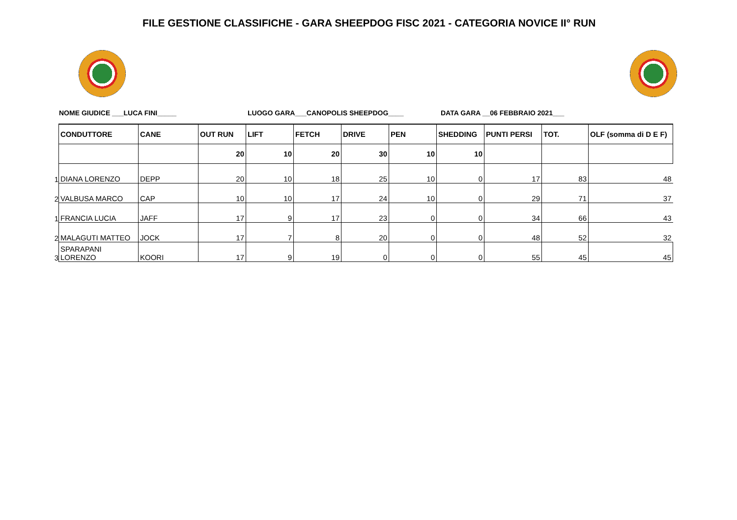FILE GESTIONE CLASSIFICHE - GARA SHEEPDOG FISC 2021 - CATEGORIA NOVICE II° RUN
NOME GIUDICE ___LUCA FINI_____
LUOGO GARA___CANOPOLIS SHEEPDOG____
DATA GARA __06 FEBBRAIO 2021___
| | CONDUTTORE | CANE | OUT RUN | LIFT | FETCH | DRIVE | PEN | SHEDDING | PUNTI PERSI | TOT. | OLF (somma di D E F) |
| --- | --- | --- | --- | --- | --- | --- | --- | --- | --- | --- | --- |
| | | | 20 | 10 | 20 | 30 | 10 | 10 | | | |
| 1 | DIANA LORENZO | DEPP | 20 | 10 | 18 | 25 | 10 | 0 | 17 | 83 | 48 |
| 2 | VALBUSA MARCO | CAP | 10 | 10 | 17 | 24 | 10 | 0 | 29 | 71 | 37 |
| 1 | FRANCIA LUCIA | JAFF | 17 | 9 | 17 | 23 | 0 | 0 | 34 | 66 | 43 |
| 2 | MALAGUTI MATTEO | JOCK | 17 | 7 | 8 | 20 | 0 | 0 | 48 | 52 | 32 |
| 3 | SPARAPANI LORENZO | KOORI | 17 | 9 | 19 | 0 | 0 | 0 | 55 | 45 | 45 |